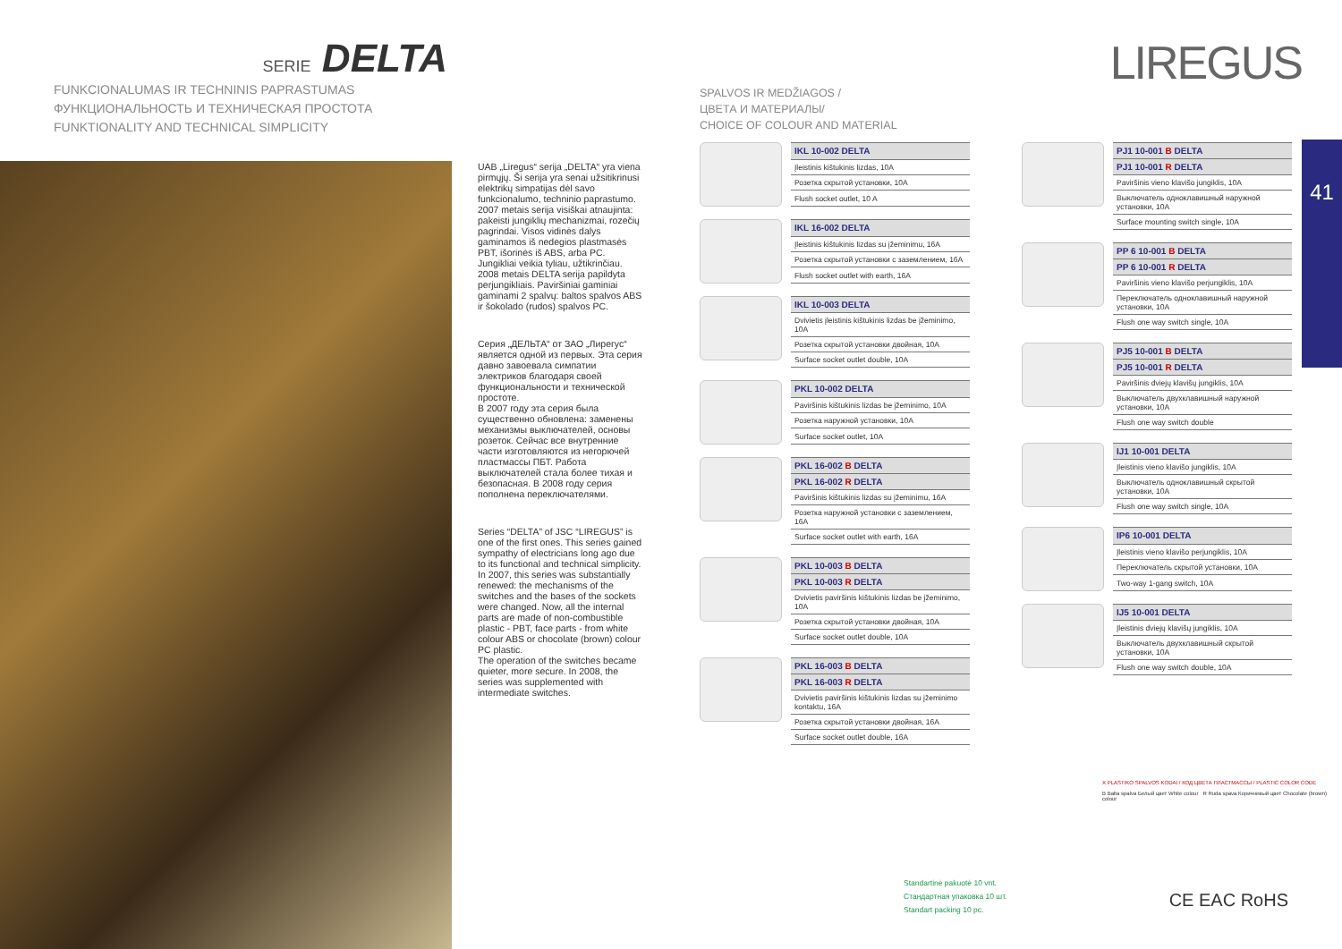SERIE DELTA
FUNKCIONALUMAS IR TECHNINIS PAPRASTUMAS
ФУНКЦИОНАЛЬНОСТЬ И ТЕХНИЧЕСКАЯ ПРОСТОТА
FUNKTIONALITY AND TECHNICAL SIMPLICITY
LIREGUS
UAB „Liregus“ serija „DELTA“ yra viena pirmųjų. Ši serija yra senai užsitikrinusi elektrikų simpatijas dėl savo funkcionalumo, techninio paprastumo.
2007 metais serija visiškai atnaujinta: pakeisti jungiklių mechanizmai, rozečių pagrindai. Visos vidinės dalys gaminamos iš nedegios plastmasės PBT, išorinės iš ABS, arba PC. Jungikliai veikia tyliau, užtikrinčiau. 2008 metais DELTA serija papildyta perjungikliais. Paviršiniai gaminiai gaminami 2 spalvų: baltos spalvos ABS ir šokolado (rudos) spalvos PC.
Серия „ДЕЛЬТА“ от ЗАО „Лирегус“ является одной из первых. Эта серия давно завоевала симпатии электриков благодаря своей функциональности и технической простоте.
В 2007 году эта серия была существенно обновлена: заменены механизмы выключателей, основы розеток. Сейчас все внутренние части изготовляются из негорючей пластмассы ПБТ. Работа выключателей стала более тихая и безопасная. В 2008 году серия пополнена переключателями.
Series “DELTA” of JSC “LIREGUS” is one of the first ones. This series gained sympathy of electricians long ago due to its functional and technical simplicity. In 2007, this series was substantially renewed: the mechanisms of the switches and the bases of the sockets were changed. Now, all the internal parts are made of non-combustible plastic - PBT, face parts - from white colour ABS or chocolate (brown) colour PC plastic.
The operation of the switches became quieter, more secure. In 2008, the series was supplemented with intermediate switches.
41
SPALVOS IR MEDŽIAGOS /
ЦВЕТА И МАТЕРИАЛЫ/
CHOICE OF COLOUR AND MATERIAL
| IKL 10-002 DELTA |
| --- |
| Įleistinis kištukinis lizdas, 10A |
| Розетка скрытой установки, 10A |
| Flush socket outlet, 10 A |
| IKL 16-002 DELTA |
| --- |
| Įleistinis kištukinis lizdas su įžeminimu, 16A |
| Розетка скрытой установки с заземлением, 16A |
| Flush socket outlet with earth, 16A |
| IKL 10-003 DELTA |
| --- |
| Dvivietis įleistinis kištukinis lizdas be įžeminimo, 10A |
| Розетка скрытой установки двойная, 10A |
| Surface socket outlet double, 10A |
| PKL 10-002 DELTA |
| --- |
| Paviršinis kištukinis lizdas be įžeminimo, 10A |
| Розетка наружной установки, 10A |
| Surface socket outlet, 10A |
| PKL 16-002 B DELTA |
| --- |
| PKL 16-002 R DELTA |
| Paviršinis kištukinis lizdas su įžeminimu, 16A |
| Розетка наружной установки с заземлением, 16A |
| Surface socket outlet with earth, 16A |
| PKL 10-003 B DELTA |
| --- |
| PKL 10-003 R DELTA |
| Dvivietis paviršinis kištukinis lizdas be įžeminimo, 10A |
| Розетка скрытой установки двойная, 10A |
| Surface socket outlet double, 10A |
| PKL 16-003 B DELTA |
| --- |
| PKL 16-003 R DELTA |
| Dvivietis paviršinis kištukinis lizdas su įžeminimo kontaktu, 16A |
| Розетка скрытой установки двойная, 16A |
| Surface socket outlet double, 16A |
| PJ1 10-001 B DELTA |
| --- |
| PJ1 10-001 R DELTA |
| Paviršinis vieno klavišo jungiklis, 10A |
| Выключатель одноклавишный наружной установки, 10A |
| Surface mounting switch single, 10A |
| PP 6 10-001 B DELTA |
| --- |
| PP 6 10-001 R DELTA |
| Paviršinis vieno klavišo perjungiklis, 10A |
| Переключатель одноклавишный наружной установки, 10A |
| Flush one way switch single, 10A |
| PJ5 10-001 B DELTA |
| --- |
| PJ5 10-001 R DELTA |
| Paviršinis dviejų klavišų jungiklis, 10A |
| Выключатель двухклавишный наружной установки, 10A |
| Flush one way switch double |
| IJ1 10-001 DELTA |
| --- |
| Įleistinis vieno klavišo jungiklis, 10A |
| Выключатель одноклавишный скрытой установки, 10A |
| Flush one way switch single, 10A |
| IP6 10-001 DELTA |
| --- |
| Įleistinis vieno klavišo perjungiklis, 10A |
| Переключатель скрытой установки, 10A |
| Two-way 1-gang switch, 10A |
| IJ5 10-001 DELTA |
| --- |
| Įleistinis dviejų klavišų jungiklis, 10A |
| Выключатель двухклавишный скрытой установки, 10A |
| Flush one way switch double, 10A |
X PLASTIKO SPALVOS KODAI / КОД ЦВЕТА ПЛАСТМАССЫ / PLASTIC COLOR CODE
B Balta spalva Белый цвет White colour R Ruda spava Коричневый цвет Chocolate (brown) colour
Standartinė pakuotė 10 vnt.
Стандартная упаковка 10 шт.
Standart packing 10 pc.
CE EAC RoHS